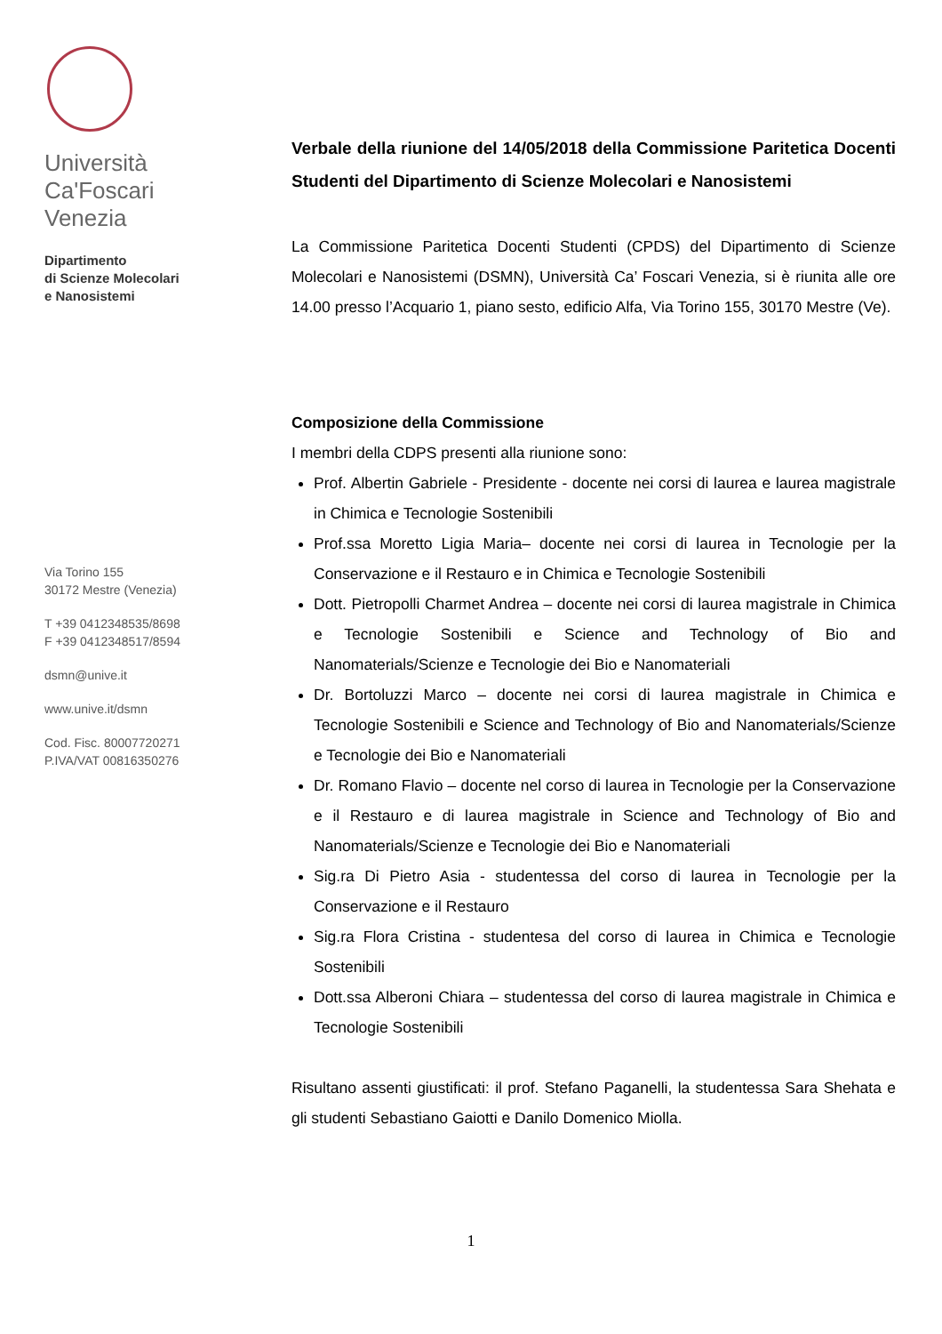Università
Ca'Foscari
Venezia
Dipartimento
di Scienze Molecolari
e Nanosistemi
Via Torino 155
30172 Mestre (Venezia)
T +39 0412348535/8698
F +39 0412348517/8594
dsmn@unive.it
www.unive.it/dsmn
Cod. Fisc. 80007720271
P.IVA/VAT 00816350276
Verbale della riunione del 14/05/2018 della Commissione Paritetica Docenti Studenti del Dipartimento di Scienze Molecolari e Nanosistemi
La Commissione Paritetica Docenti Studenti (CPDS) del Dipartimento di Scienze Molecolari e Nanosistemi (DSMN), Università Ca’ Foscari Venezia, si è riunita alle ore 14.00 presso l’Acquario 1, piano sesto, edificio Alfa, Via Torino 155, 30170 Mestre (Ve).
Composizione della Commissione
I membri della CDPS presenti alla riunione sono:
Prof. Albertin Gabriele - Presidente - docente nei corsi di laurea e laurea magistrale in Chimica e Tecnologie Sostenibili
Prof.ssa Moretto Ligia Maria– docente nei corsi di laurea in Tecnologie per la Conservazione e il Restauro e in Chimica e Tecnologie Sostenibili
Dott. Pietropolli Charmet Andrea – docente nei corsi di laurea magistrale in Chimica e Tecnologie Sostenibili e Science and Technology of Bio and Nanomaterials/Scienze e Tecnologie dei Bio e Nanomateriali
Dr. Bortoluzzi Marco – docente nei corsi di laurea magistrale in Chimica e Tecnologie Sostenibili e Science and Technology of Bio and Nanomaterials/Scienze e Tecnologie dei Bio e Nanomateriali
Dr. Romano Flavio – docente nel corso di laurea in Tecnologie per la Conservazione e il Restauro e di laurea magistrale in Science and Technology of Bio and Nanomaterials/Scienze e Tecnologie dei Bio e Nanomateriali
Sig.ra Di Pietro Asia - studentessa del corso di laurea in Tecnologie per la Conservazione e il Restauro
Sig.ra Flora Cristina - studentesa del corso di laurea in Chimica e Tecnologie Sostenibili
Dott.ssa Alberoni Chiara – studentessa del corso di laurea magistrale in Chimica e Tecnologie Sostenibili
Risultano assenti giustificati: il prof. Stefano Paganelli, la studentessa Sara Shehata e gli studenti Sebastiano Gaiotti e Danilo Domenico Miolla.
1